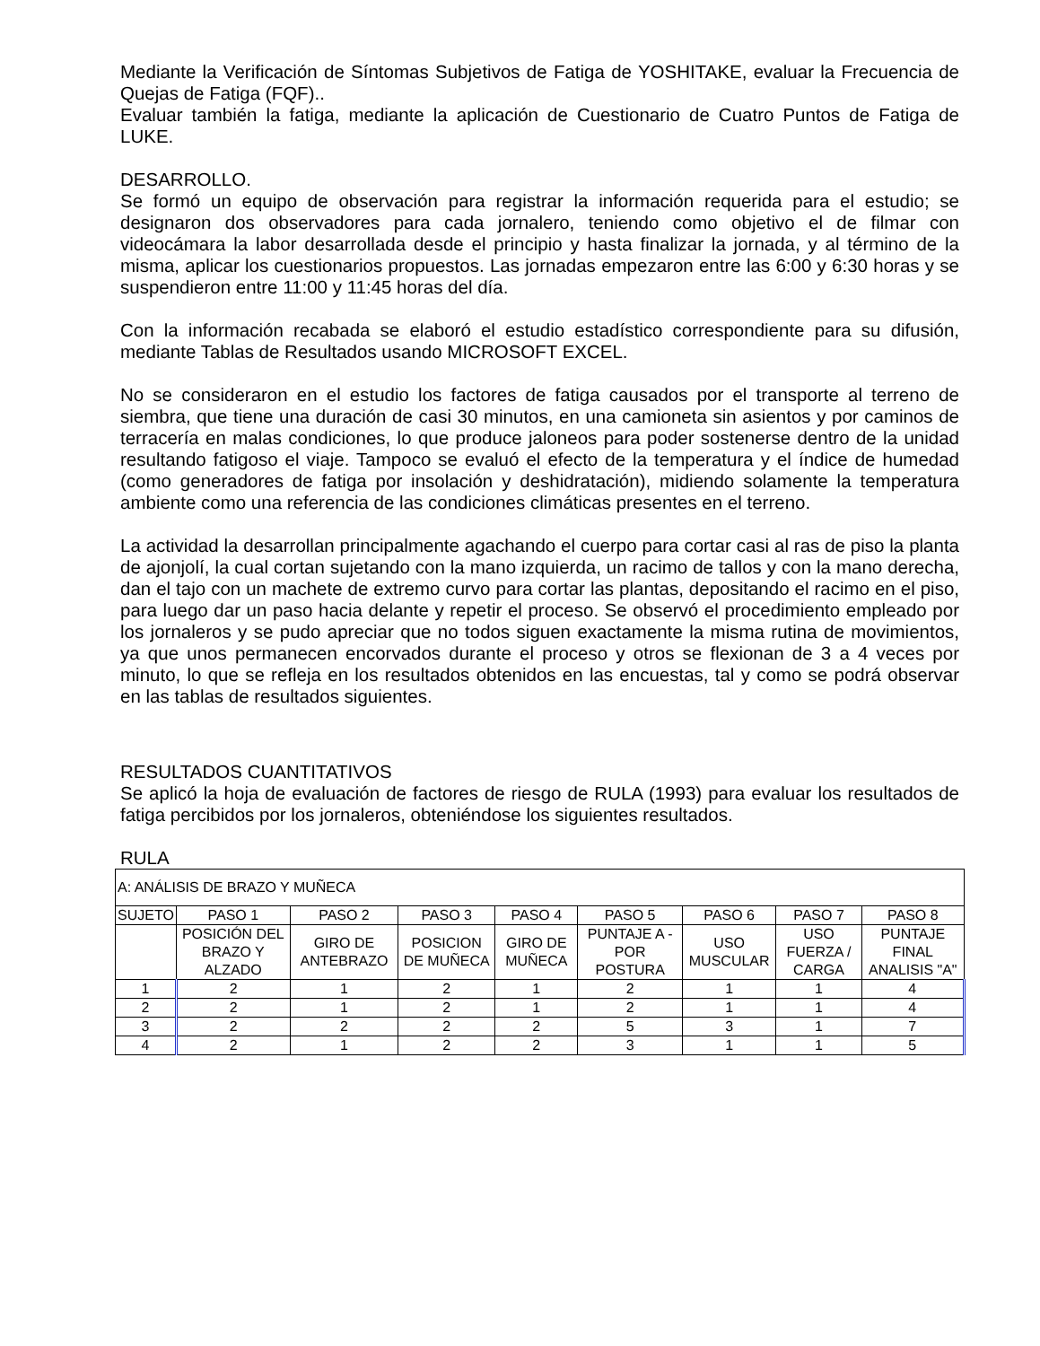Mediante la Verificación de Síntomas Subjetivos de Fatiga de YOSHITAKE, evaluar la Frecuencia de Quejas de Fatiga (FQF)..
Evaluar también la fatiga, mediante la aplicación de Cuestionario de Cuatro Puntos de Fatiga de LUKE.
DESARROLLO.
Se formó un equipo de observación para registrar la información requerida para el estudio; se designaron dos observadores para cada jornalero, teniendo como objetivo el de filmar con videocámara la labor desarrollada desde el principio y hasta finalizar la jornada, y al término de la misma, aplicar los cuestionarios propuestos. Las jornadas empezaron entre las 6:00 y 6:30 horas y se suspendieron entre 11:00 y 11:45 horas del día.
Con la información recabada se elaboró el estudio estadístico correspondiente para su difusión, mediante Tablas de Resultados usando MICROSOFT EXCEL.
No se consideraron en el estudio los factores de fatiga causados por el transporte al terreno de siembra, que tiene una duración de casi 30 minutos, en una camioneta sin asientos y por caminos de terracería en malas condiciones, lo que produce jaloneos para poder sostenerse dentro de la unidad resultando fatigoso el viaje. Tampoco se evaluó el efecto de la temperatura y el índice de humedad (como generadores de fatiga por insolación y deshidratación), midiendo solamente la temperatura ambiente como una referencia de las condiciones climáticas presentes en el terreno.
La actividad la desarrollan principalmente agachando el cuerpo para cortar casi al ras de piso la planta de ajonjolí, la cual cortan sujetando con la mano izquierda, un racimo de tallos y con la mano derecha, dan el tajo con un machete de extremo curvo para cortar las plantas, depositando el racimo en el piso, para luego dar un paso hacia delante y repetir el proceso. Se observó el procedimiento empleado por los jornaleros y se pudo apreciar que no todos siguen exactamente la misma rutina de movimientos, ya que unos permanecen encorvados durante el proceso y otros se flexionan de 3 a 4 veces por minuto, lo que se refleja en los resultados obtenidos en las encuestas, tal y como se podrá observar en las tablas de resultados siguientes.
RESULTADOS CUANTITATIVOS
Se aplicó la hoja de evaluación de factores de riesgo de RULA (1993) para evaluar los resultados de fatiga percibidos por los jornaleros, obteniéndose los siguientes resultados.
RULA
| A: ANÁLISIS DE BRAZO Y MUÑECA | | | | | | | | |
| SUJETO | PASO 1 | PASO 2 | PASO 3 | PASO 4 | PASO 5 | PASO 6 | PASO 7 | PASO 8 |
| | POSICIÓN DEL BRAZO Y ALZADO | GIRO DE ANTEBRAZO | POSICION DE MUÑECA | GIRO DE MUÑECA | PUNTAJE A - POR POSTURA | USO MUSCULAR | USO FUERZA / CARGA | PUNTAJE FINAL ANALISIS "A" |
| 1 | 2 | 1 | 2 | 1 | 2 | 1 | 1 | 4 |
| 2 | 2 | 1 | 2 | 1 | 2 | 1 | 1 | 4 |
| 3 | 2 | 2 | 2 | 2 | 5 | 3 | 1 | 7 |
| 4 | 2 | 1 | 2 | 2 | 3 | 1 | 1 | 5 |